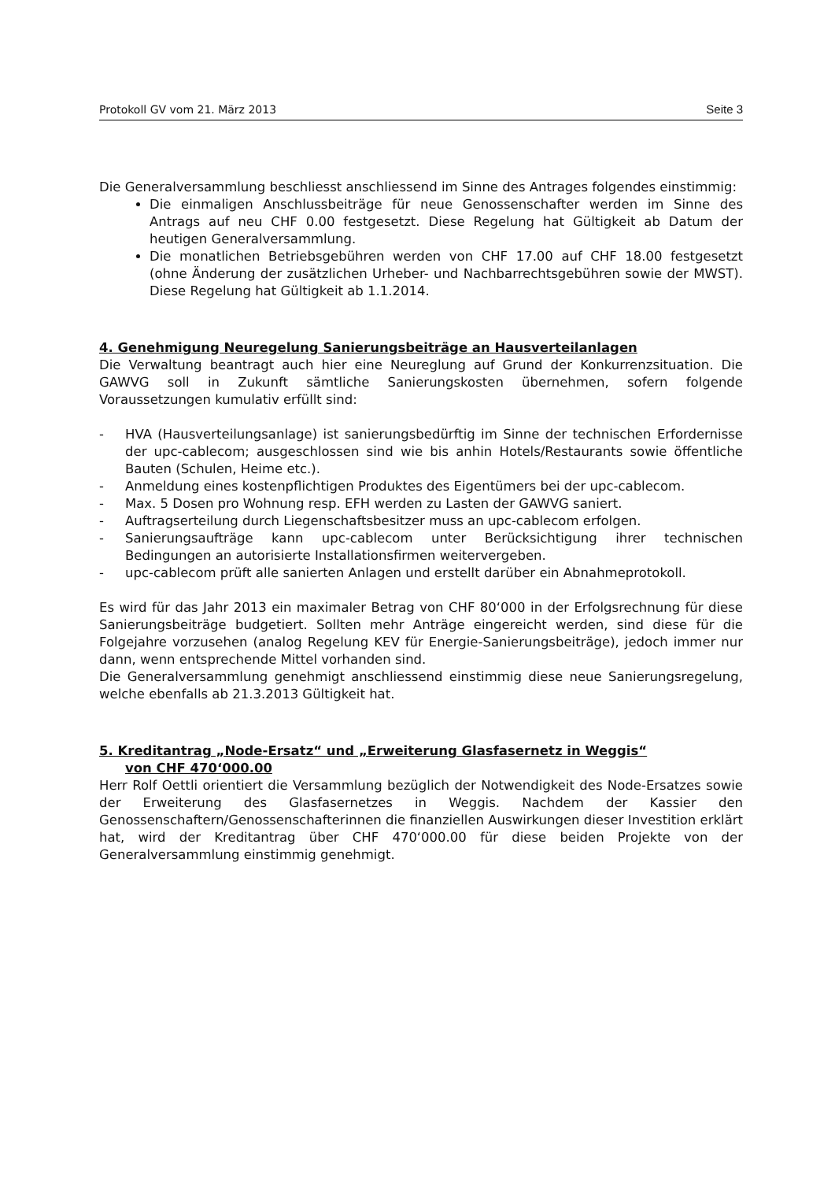Protokoll GV vom 21. März 2013 Seite 3
Die Generalversammlung beschliesst anschliessend im Sinne des Antrages folgendes einstimmig:
Die einmaligen Anschlussbeiträge für neue Genossenschafter werden im Sinne des Antrags auf neu CHF 0.00 festgesetzt. Diese Regelung hat Gültigkeit ab Datum der heutigen Generalversammlung.
Die monatlichen Betriebsgebühren werden von CHF 17.00 auf CHF 18.00 festgesetzt (ohne Änderung der zusätzlichen Urheber- und Nachbarrechtsgebühren sowie der MWST). Diese Regelung hat Gültigkeit ab 1.1.2014.
4. Genehmigung Neuregelung Sanierungsbeiträge an Hausverteilanlagen
Die Verwaltung beantragt auch hier eine Neureglung auf Grund der Konkurrenzsituation. Die GAWVG soll in Zukunft sämtliche Sanierungskosten übernehmen, sofern folgende Voraussetzungen kumulativ erfüllt sind:
- HVA (Hausverteilungsanlage) ist sanierungsbedürftig im Sinne der technischen Erfordernisse der upc-cablecom; ausgeschlossen sind wie bis anhin Hotels/Restaurants sowie öffentliche Bauten (Schulen, Heime etc.).
- Anmeldung eines kostenpflichtigen Produktes des Eigentümers bei der upc-cablecom.
- Max. 5 Dosen pro Wohnung resp. EFH werden zu Lasten der GAWVG saniert.
- Auftragserteilung durch Liegenschaftsbesitzer muss an upc-cablecom erfolgen.
- Sanierungsaufträge kann upc-cablecom unter Berücksichtigung ihrer technischen Bedingungen an autorisierte Installationsfirmen weitervergeben.
- upc-cablecom prüft alle sanierten Anlagen und erstellt darüber ein Abnahmeprotokoll.
Es wird für das Jahr 2013 ein maximaler Betrag von CHF 80‘000 in der Erfolgsrechnung für diese Sanierungsbeiträge budgetiert. Sollten mehr Anträge eingereicht werden, sind diese für die Folgejahre vorzusehen (analog Regelung KEV für Energie-Sanierungsbeiträge), jedoch immer nur dann, wenn entsprechende Mittel vorhanden sind.
Die Generalversammlung genehmigt anschliessend einstimmig diese neue Sanierungsregelung, welche ebenfalls ab 21.3.2013 Gültigkeit hat.
5. Kreditantrag „Node-Ersatz“ und „Erweiterung Glasfasernetz in Weggis“
von CHF 470‘000.00
Herr Rolf Oettli orientiert die Versammlung bezüglich der Notwendigkeit des Node-Ersatzes sowie der Erweiterung des Glasfasernetzes in Weggis. Nachdem der Kassier den Genossenschaftern/Genossenschafterinnen die finanziellen Auswirkungen dieser Investition erklärt hat, wird der Kreditantrag über CHF 470‘000.00 für diese beiden Projekte von der Generalversammlung einstimmig genehmigt.